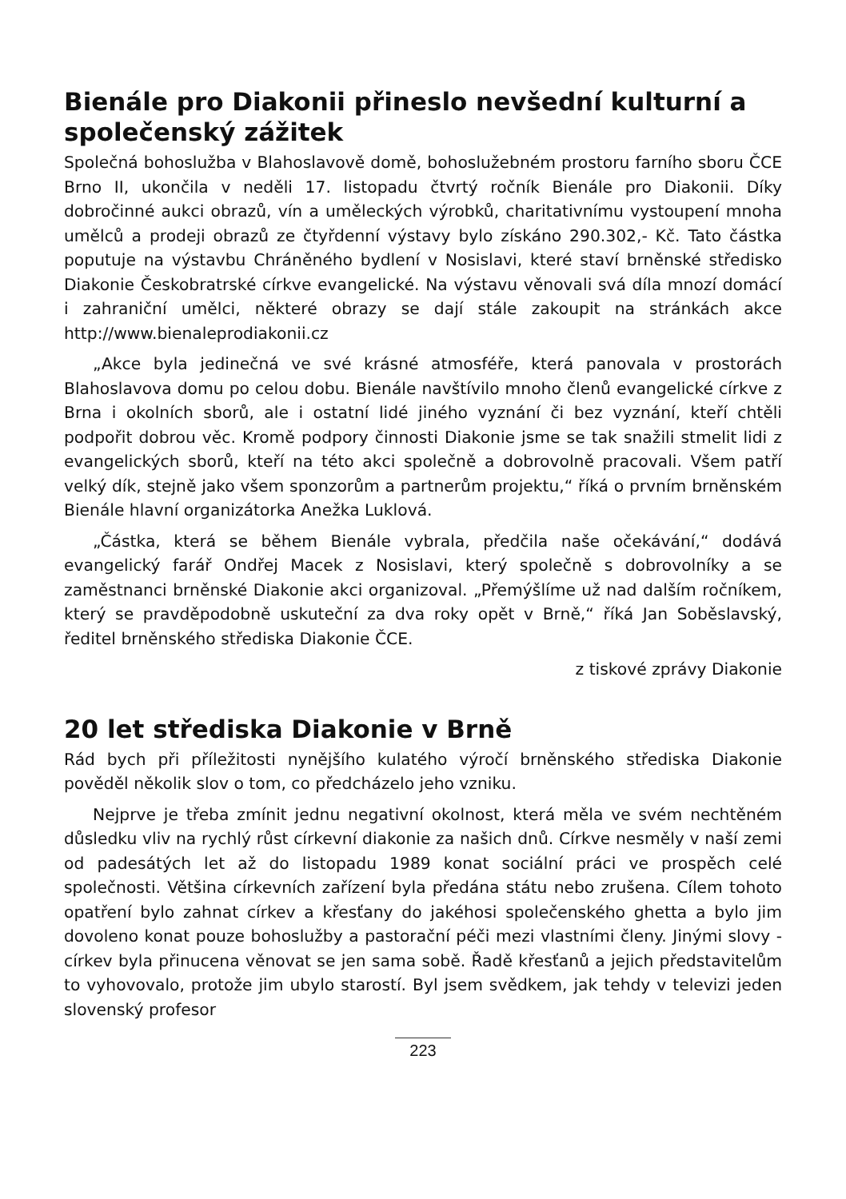Bienále pro Diakonii přineslo nevšední kulturní a společenský zážitek
Společná bohoslužba v Blahoslavově domě, bohoslužebném prostoru farního sboru ČCE Brno II, ukončila v neděli 17. listopadu čtvrtý ročník Bienále pro Diakonii. Díky dobročinné aukci obrazů, vín a uměleckých výrobků, charitativnímu vystoupení mnoha umělců a prodeji obrazů ze čtyřdenní výstavy bylo získáno 290.302,- Kč. Tato částka poputuje na výstavbu Chráněného bydlení v Nosislavi, které staví brněnské středisko Diakonie Českobratrské církve evangelické. Na výstavu věnovali svá díla mnozí domácí i zahraniční umělci, některé obrazy se dají stále zakoupit na stránkách akce http://www.bienaleprodiakonii.cz
„Akce byla jedinečná ve své krásné atmosféře, která panovala v prostorách Blahoslavova domu po celou dobu. Bienále navštívilo mnoho členů evangelické církve z Brna i okolních sborů, ale i ostatní lidé jiného vyznání či bez vyznání, kteří chtěli podpořit dobrou věc. Kromě podpory činnosti Diakonie jsme se tak snažili stmelit lidi z evangelických sborů, kteří na této akci společně a dobrovolně pracovali. Všem patří velký dík, stejně jako všem sponzorům a partnerům projektu,“ říká o prvním brněnském Bienále hlavní organizátorka Anežka Luklová.
„Částka, která se během Bienále vybrala, předčila naše očekávání,“ dodává evangelický farář Ondřej Macek z Nosislavi, který společně s dobrovolníky a se zaměstnanci brněnské Diakonie akci organizoval. „Přemýšlíme už nad dalším ročníkem, který se pravděpodobně uskuteční za dva roky opět v Brně,“ říká Jan Soběslavský, ředitel brněnského střediska Diakonie ČCE.
z tiskové zprávy Diakonie
20 let střediska Diakonie v Brně
Rád bych při příležitosti nynějšího kulatého výročí brněnského střediska Diakonie pověděl několik slov o tom, co předcházelo jeho vzniku.
Nejprve je třeba zmínit jednu negativní okolnost, která měla ve svém nechtěném důsledku vliv na rychlý růst církevní diakonie za našich dnů. Církve nesměly v naší zemi od padesátých let až do listopadu 1989 konat sociální práci ve prospěch celé společnosti. Většina církevních zařízení byla předána státu nebo zrušena. Cílem tohoto opatření bylo zahnat církev a křesťany do jakéhosi společenského ghetta a bylo jim dovoleno konat pouze bohoslužby a pastorační péči mezi vlastními členy. Jinými slovy - církev byla přinucena věnovat se jen sama sobě. Řadě křesťanů a jejich představitelům to vyhovovalo, protože jim ubylo starostí. Byl jsem svědkem, jak tehdy v televizi jeden slovenský profesor
223